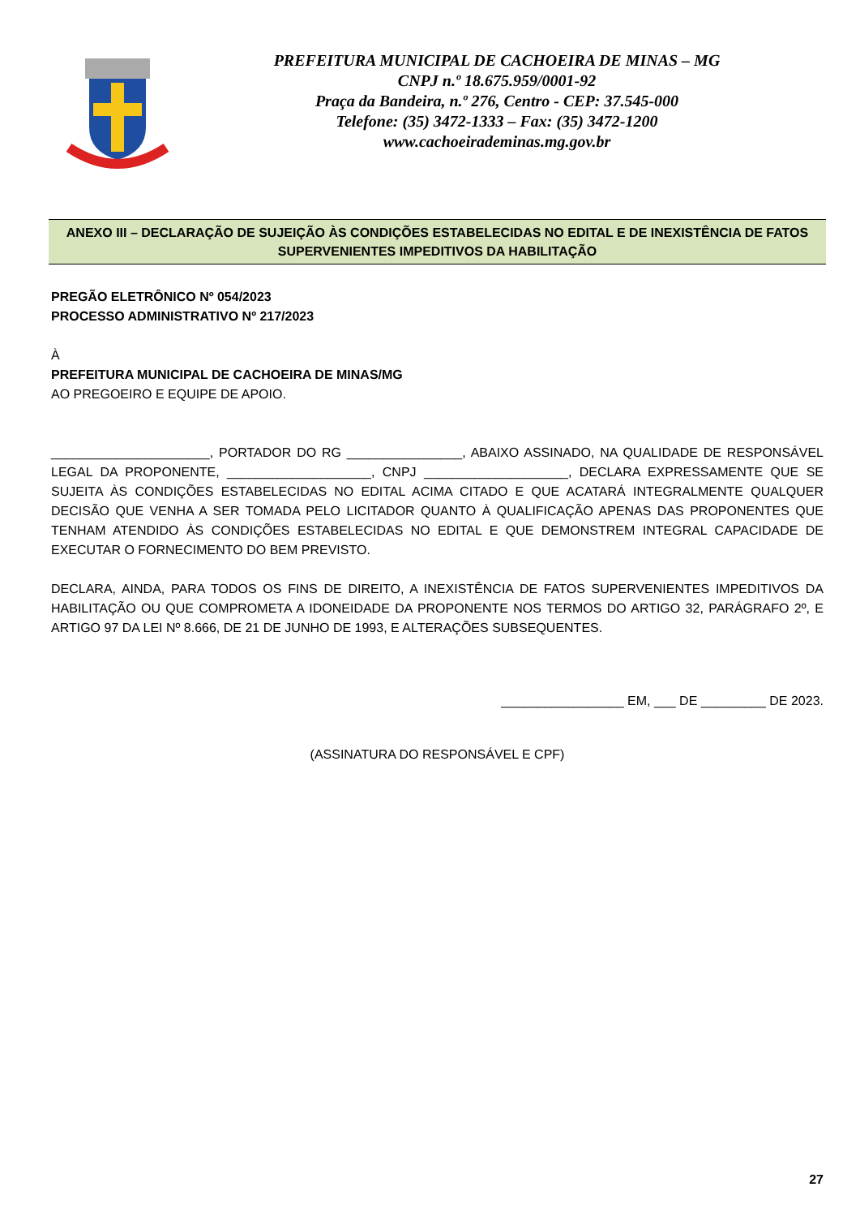PREFEITURA MUNICIPAL DE CACHOEIRA DE MINAS – MG
CNPJ n.º 18.675.959/0001-92
Praça da Bandeira, n.º 276, Centro - CEP: 37.545-000
Telefone: (35) 3472-1333 – Fax: (35) 3472-1200
www.cachoeirademinas.mg.gov.br
ANEXO III – DECLARAÇÃO DE SUJEIÇÃO ÀS CONDIÇÕES ESTABELECIDAS NO EDITAL E DE INEXISTÊNCIA DE FATOS SUPERVENIENTES IMPEDITIVOS DA HABILITAÇÃO
PREGÃO ELETRÔNICO Nº 054/2023
PROCESSO ADMINISTRATIVO Nº 217/2023
À
PREFEITURA MUNICIPAL DE CACHOEIRA DE MINAS/MG
AO PREGOEIRO E EQUIPE DE APOIO.
______________________, PORTADOR DO RG ________________, ABAIXO ASSINADO, NA QUALIDADE DE RESPONSÁVEL LEGAL DA PROPONENTE, ____________________, CNPJ ____________________, DECLARA EXPRESSAMENTE QUE SE SUJEITA ÀS CONDIÇÕES ESTABELECIDAS NO EDITAL ACIMA CITADO E QUE ACATARÁ INTEGRALMENTE QUALQUER DECISÃO QUE VENHA A SER TOMADA PELO LICITADOR QUANTO À QUALIFICAÇÃO APENAS DAS PROPONENTES QUE TENHAM ATENDIDO ÀS CONDIÇÕES ESTABELECIDAS NO EDITAL E QUE DEMONSTREM INTEGRAL CAPACIDADE DE EXECUTAR O FORNECIMENTO DO BEM PREVISTO.
DECLARA, AINDA, PARA TODOS OS FINS DE DIREITO, A INEXISTÊNCIA DE FATOS SUPERVENIENTES IMPEDITIVOS DA HABILITAÇÃO OU QUE COMPROMETA A IDONEIDADE DA PROPONENTE NOS TERMOS DO ARTIGO 32, PARÁGRAFO 2º, E ARTIGO 97 DA LEI Nº 8.666, DE 21 DE JUNHO DE 1993, E ALTERAÇÕES SUBSEQUENTES.
_________________ EM, ___ DE _________ DE 2023.
(ASSINATURA DO RESPONSÁVEL E CPF)
27